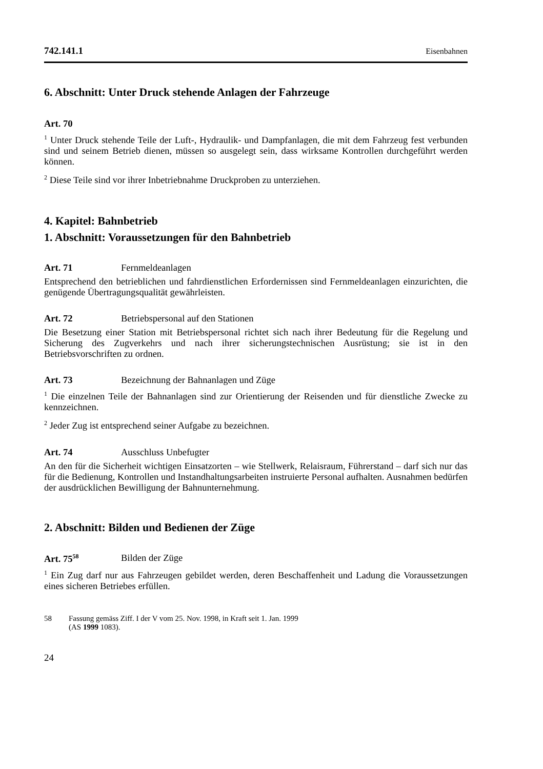742.141.1 Eisenbahnen
6. Abschnitt: Unter Druck stehende Anlagen der Fahrzeuge
Art. 70
<sup>1</sup> Unter Druck stehende Teile der Luft-, Hydraulik- und Dampfanlagen, die mit dem Fahrzeug fest verbunden sind und seinem Betrieb dienen, müssen so ausgelegt sein, dass wirksame Kontrollen durchgeführt werden können.
<sup>2</sup> Diese Teile sind vor ihrer Inbetriebnahme Druckproben zu unterziehen.
4. Kapitel: Bahnbetrieb
1. Abschnitt: Voraussetzungen für den Bahnbetrieb
Art. 71 Fernmeldeanlagen
Entsprechend den betrieblichen und fahrdienstlichen Erfordernissen sind Fernmelde­anlagen einzurichten, die genügende Übertragungsqualität gewährleisten.
Art. 72 Betriebspersonal auf den Stationen
Die Besetzung einer Station mit Betriebspersonal richtet sich nach ihrer Bedeutung für die Regelung und Sicherung des Zugverkehrs und nach ihrer sicherungstechni­schen Ausrüstung; sie ist in den Betriebsvorschriften zu ordnen.
Art. 73 Bezeichnung der Bahnanlagen und Züge
<sup>1</sup> Die einzelnen Teile der Bahnanlagen sind zur Orientierung der Reisenden und für dienstliche Zwecke zu kennzeichnen.
<sup>2</sup> Jeder Zug ist entsprechend seiner Aufgabe zu bezeichnen.
Art. 74 Ausschluss Unbefugter
An den für die Sicherheit wichtigen Einsatzorten – wie Stellwerk, Relaisraum, Füh­rerstand – darf sich nur das für die Bedienung, Kontrollen und Instandhaltungsar­beiten instruierte Personal aufhalten. Ausnahmen bedürfen der ausdrücklichen Be­willigung der Bahnunternehmung.
2. Abschnitt: Bilden und Bedienen der Züge
Art. 75<sup>58</sup> Bilden der Züge
<sup>1</sup> Ein Zug darf nur aus Fahrzeugen gebildet werden, deren Beschaffenheit und La­dung die Voraussetzungen eines sicheren Betriebes erfüllen.
58 Fassung gemäss Ziff. I der V vom 25. Nov. 1998, in Kraft seit 1. Jan. 1999
(AS 1999 1083).
24